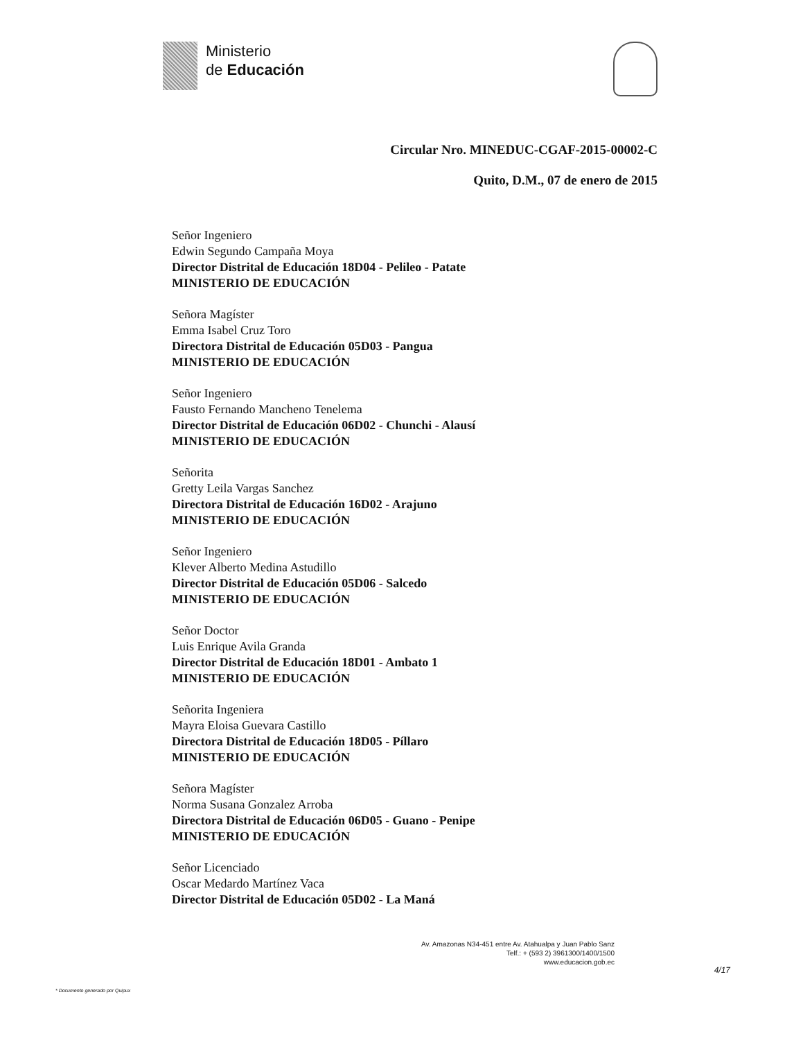Ministerio
de Educación
Circular Nro. MINEDUC-CGAF-2015-00002-C
Quito, D.M., 07 de enero de 2015
Señor Ingeniero
Edwin Segundo Campaña Moya
Director Distrital de Educación 18D04 - Pelileo - Patate
MINISTERIO DE EDUCACIÓN
Señora Magíster
Emma Isabel Cruz Toro
Directora Distrital de Educación 05D03 - Pangua
MINISTERIO DE EDUCACIÓN
Señor Ingeniero
Fausto Fernando Mancheno Tenelema
Director Distrital de Educación 06D02 - Chunchi - Alausí
MINISTERIO DE EDUCACIÓN
Señorita
Gretty Leila Vargas Sanchez
Directora Distrital de Educación 16D02 - Arajuno
MINISTERIO DE EDUCACIÓN
Señor Ingeniero
Klever Alberto Medina Astudillo
Director Distrital de Educación 05D06 - Salcedo
MINISTERIO DE EDUCACIÓN
Señor Doctor
Luis Enrique Avila Granda
Director Distrital de Educación 18D01 - Ambato 1
MINISTERIO DE EDUCACIÓN
Señorita Ingeniera
Mayra Eloisa Guevara Castillo
Directora Distrital de Educación 18D05 - Píllaro
MINISTERIO DE EDUCACIÓN
Señora Magíster
Norma Susana Gonzalez Arroba
Directora Distrital de Educación 06D05 - Guano - Penipe
MINISTERIO DE EDUCACIÓN
Señor Licenciado
Oscar Medardo Martínez Vaca
Director Distrital de Educación 05D02 - La Maná
Av. Amazonas N34-451 entre Av. Atahualpa y Juan Pablo Sanz
Telf.: + (593 2) 3961300/1400/1500
www.educacion.gob.ec
4/17
* Documento generado por Quipux